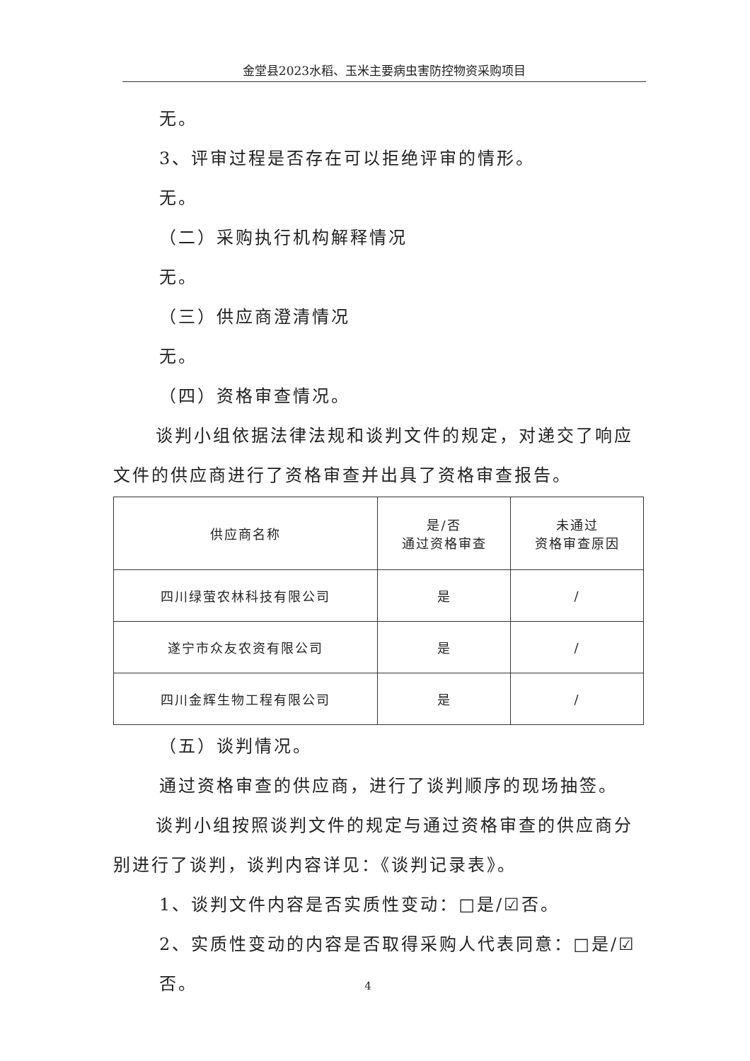金堂县2023水稻、玉米主要病虫害防控物资采购项目
无。
3、评审过程是否存在可以拒绝评审的情形。
无。
（二）采购执行机构解释情况
无。
（三）供应商澄清情况
无。
（四）资格审查情况。
谈判小组依据法律法规和谈判文件的规定，对递交了响应文件的供应商进行了资格审查并出具了资格审查报告。
| 供应商名称 | 是/否 通过资格审查 | 未通过 资格审查原因 |
| --- | --- | --- |
| 四川绿萤农林科技有限公司 | 是 | / |
| 遂宁市众友农资有限公司 | 是 | / |
| 四川金辉生物工程有限公司 | 是 | / |
（五）谈判情况。
通过资格审查的供应商，进行了谈判顺序的现场抽签。
谈判小组按照谈判文件的规定与通过资格审查的供应商分别进行了谈判，谈判内容详见：《谈判记录表》。
1、谈判文件内容是否实质性变动：□是/☑否。
2、实质性变动的内容是否取得采购人代表同意：□是/☑否。
4